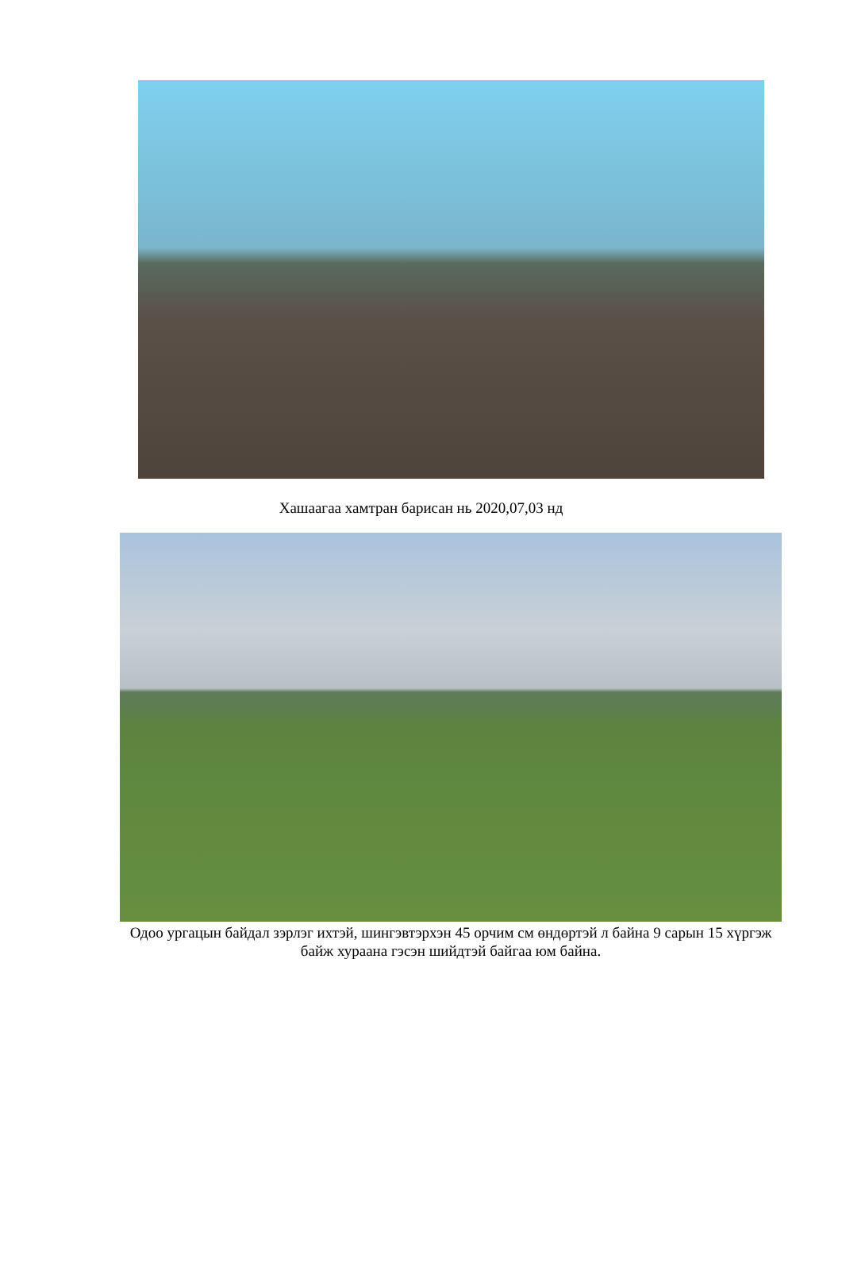Хашаагаа хамтран барисан нь 2020,07,03 нд
Одоо ургацын байдал зэрлэг ихтэй, шингэвтэрхэн 45 орчим см өндөртэй л байна 9 сарын 15 хүргэж байж хураана гэсэн шийдтэй байгаа юм байна.